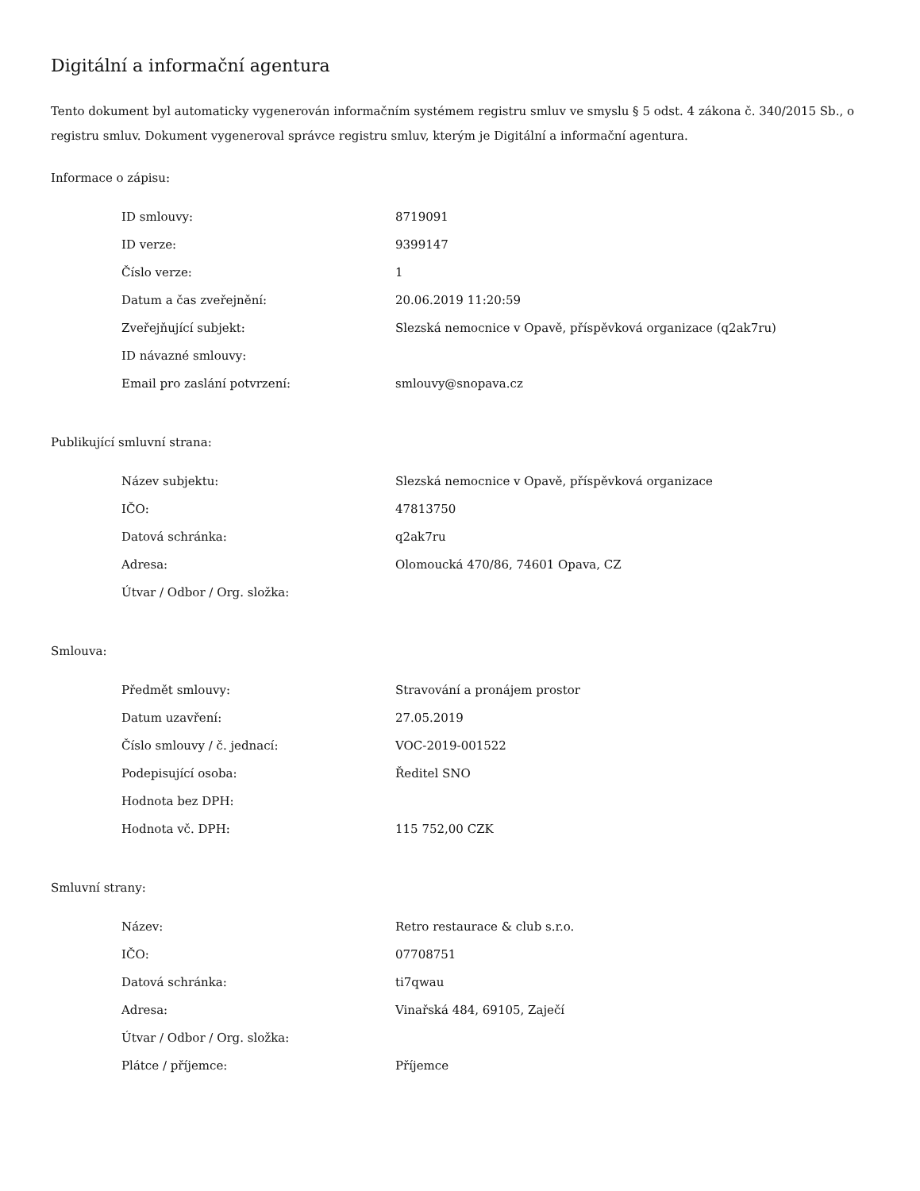Digitální a informační agentura
Tento dokument byl automaticky vygenerován informačním systémem registru smluv ve smyslu § 5 odst. 4 zákona č. 340/2015 Sb., o registru smluv. Dokument vygeneroval správce registru smluv, kterým je Digitální a informační agentura.
Informace o zápisu:
| ID smlouvy: | 8719091 |
| ID verze: | 9399147 |
| Číslo verze: | 1 |
| Datum a čas zveřejnění: | 20.06.2019 11:20:59 |
| Zveřejňující subjekt: | Slezská nemocnice v Opavě, příspěvková organizace (q2ak7ru) |
| ID návazné smlouvy: | |
| Email pro zaslání potvrzení: | smlouvy@snopava.cz |
Publikující smluvní strana:
| Název subjektu: | Slezská nemocnice v Opavě, příspěvková organizace |
| IČO: | 47813750 |
| Datová schránka: | q2ak7ru |
| Adresa: | Olomoucká 470/86, 74601 Opava, CZ |
| Útvar / Odbor / Org. složka: | |
Smlouva:
| Předmět smlouvy: | Stravování a pronájem prostor |
| Datum uzavření: | 27.05.2019 |
| Číslo smlouvy / č. jednací: | VOC-2019-001522 |
| Podepisující osoba: | Ředitel SNO |
| Hodnota bez DPH: | |
| Hodnota vč. DPH: | 115 752,00 CZK |
Smluvní strany:
| Název: | Retro restaurace & club s.r.o. |
| IČO: | 07708751 |
| Datová schránka: | ti7qwau |
| Adresa: | Vinařská 484, 69105, Zaječí |
| Útvar / Odbor / Org. složka: | |
| Plátce / příjemce: | Příjemce |